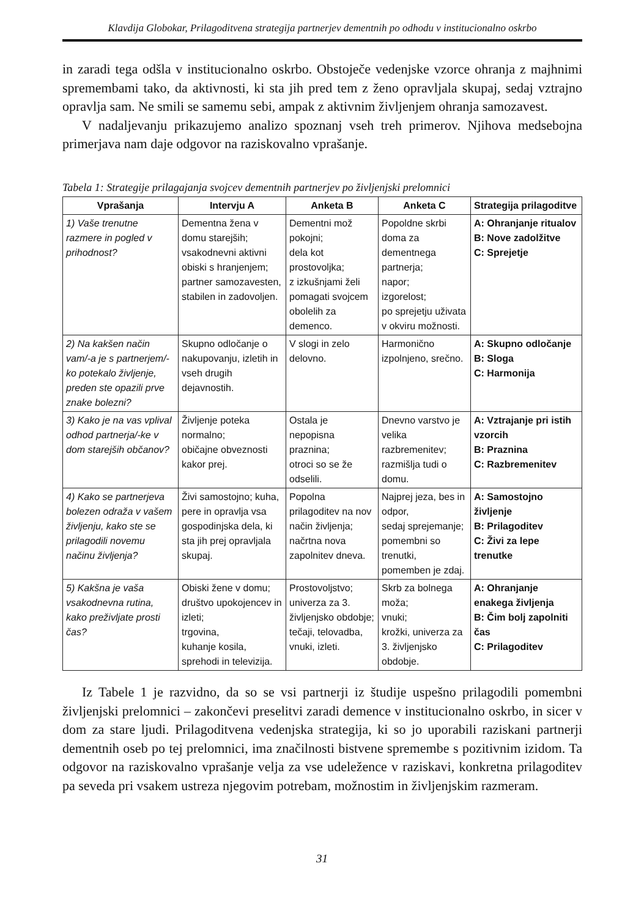Klavdija Globokar, Prilagoditvena strategija partnerjev dementnih po odhodu v institucionalno oskrbo
in zaradi tega odšla v institucionalno oskrbo. Obstoječe vedenjske vzorce ohranja z majhnimi spremembami tako, da aktivnosti, ki sta jih pred tem z ženo opravljala skupaj, sedaj vztrajno opravlja sam. Ne smili se samemu sebi, ampak z aktivnim življenjem ohranja samozavest.
V nadaljevanju prikazujemo analizo spoznanj vseh treh primerov. Njihova medsebojna primerjava nam daje odgovor na raziskovalno vprašanje.
Tabela 1: Strategije prilagajanja svojcev dementnih partnerjev po življenjski prelomnici
| Vprašanja | Intervju A | Anketa B | Anketa C | Strategija prilagoditve |
| --- | --- | --- | --- | --- |
| 1) Vaše trenutne razmere in pogled v prihodnost? | Dementna žena v domu starejših; vsakodnevni aktivni obiski s hranjenjem; partner samozavesten, stabilen in zadovoljen. | Dementni mož pokojni; dela kot prostovoljka; z izkušnjami želi pomagati svojcem obolelih za demenco. | Popoldne skrbi doma za dementnega partnerja; napor; izgorelost; po sprejetju uživata v okviru možnosti. | A: Ohranjanje ritualov B: Nove zadolžitve C: Sprejetje |
| 2) Na kakšen način vam/-a je s partnerjem/-ko potekalo življenje, preden ste opazili prve znake bolezni? | Skupno odločanje o nakupovanju, izletih in vseh drugih dejavnostih. | V slogi in zelo delovno. | Harmonično izpolnjeno, srečno. | A: Skupno odločanje B: Sloga C: Harmonija |
| 3) Kako je na vas vplival odhod partnerja/-ke v dom starejših občanov? | Življenje poteka normalno; običajne obveznosti kakor prej. | Ostala je nepopisna praznina; otroci so se že odselili. | Dnevno varstvo je velika razbremenitev; razmišlja tudi o domu. | A: Vztrajanje pri istih vzorcih B: Praznina C: Razbremenitev |
| 4) Kako se partnerjeva bolezen odraža v vašem življenju, kako ste se prilagodili novemu načinu življenja? | Živi samostojno; kuha, pere in opravlja vsa gospodinjska dela, ki sta jih prej opravljala skupaj. | Popolna prilagoditev na nov način življenja; načrtna nova zapolnitev dneva. | Najprej jeza, bes in odpor, sedaj sprejemanje; pomembni so trenutki, pomemben je zdaj. | A: Samostojno življenje B: Prilagoditev C: Živi za lepe trenutke |
| 5) Kakšna je vaša vsakodnevna rutina, kako preživljate prosti čas? | Obiski žene v domu; društvo upokojencev in izleti; trgovina, kuhanje kosila, sprehodi in televizija. | Prostovoljstvo; univerza za 3. življenjsko obdobje; tečaji, telovadba, vnuki, izleti. | Skrb za bolnega moža; vnuki; krožki, univerza za 3. življenjsko obdobje. | A: Ohranjanje enakega življenja B: Čim bolj zapolniti čas C: Prilagoditev |
Iz Tabele 1 je razvidno, da so se vsi partnerji iz študije uspešno prilagodili pomembni življenjski prelomnici – zakončevi preselitvi zaradi demence v institucionalno oskrbo, in sicer v dom za stare ljudi. Prilagoditvena vedenjska strategija, ki so jo uporabili raziskani partnerji dementnih oseb po tej prelomnici, ima značilnosti bistvene spremembe s pozitivnim izidom. Ta odgovor na raziskovalno vprašanje velja za vse udeležence v raziskavi, konkretna prilagoditev pa seveda pri vsakem ustreza njegovim potrebam, možnostim in življenjskim razmeram.
31